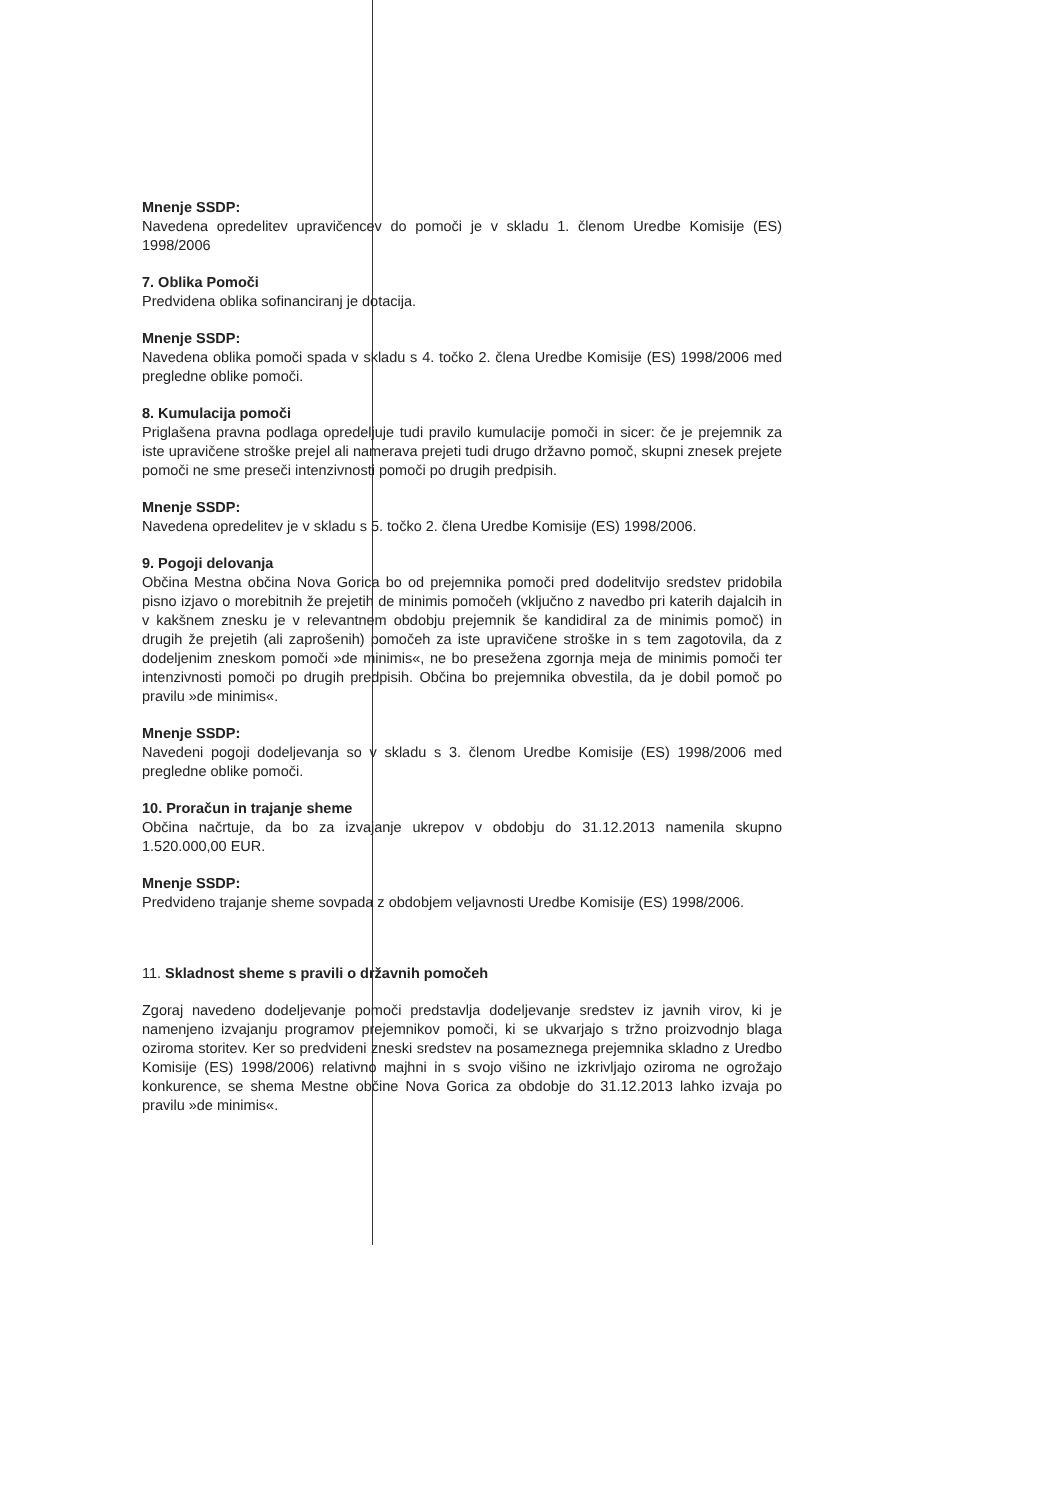Mnenje SSDP:
Navedena opredelitev upravičencev do pomoči je v skladu 1. členom Uredbe Komisije (ES) 1998/2006
7. Oblika Pomoči
Predvidena oblika sofinanciranj je dotacija.
Mnenje SSDP:
Navedena oblika pomoči spada v skladu s 4. točko 2. člena Uredbe Komisije (ES) 1998/2006 med pregledne oblike pomoči.
8. Kumulacija pomoči
Priglašena pravna podlaga opredeljuje tudi pravilo kumulacije pomoči in sicer: če je prejemnik za iste upravičene stroške prejel ali namerava prejeti tudi drugo državno pomoč, skupni znesek prejete pomoči ne sme preseči intenzivnosti pomoči po drugih predpisih.
Mnenje SSDP:
Navedena opredelitev je v skladu s 5. točko 2. člena Uredbe Komisije (ES) 1998/2006.
9. Pogoji delovanja
Občina Mestna občina Nova Gorica bo od prejemnika pomoči pred dodelitvijo sredstev pridobila pisno izjavo o morebitnih že prejetih de minimis pomočeh (vključno z navedbo pri katerih dajalcih in v kakšnem znesku je v relevantnem obdobju prejemnik še kandidiral za de minimis pomoč) in drugih že prejetih (ali zaprošenih) pomočeh za iste upravičene stroške in s tem zagotovila, da z dodeljenim zneskom pomoči »de minimis«, ne bo presežena zgornja meja de minimis pomoči ter intenzivnosti pomoči po drugih predpisih. Občina bo prejemnika obvestila, da je dobil pomoč po pravilu »de minimis«.
Mnenje SSDP:
Navedeni pogoji dodeljevanja so v skladu s 3. členom Uredbe Komisije (ES) 1998/2006 med pregledne oblike pomoči.
10. Proračun in trajanje sheme
Občina načrtuje, da bo za izvajanje ukrepov v obdobju do 31.12.2013 namenila skupno 1.520.000,00 EUR.
Mnenje SSDP:
Predvideno trajanje sheme sovpada z obdobjem veljavnosti Uredbe Komisije (ES) 1998/2006.
11. Skladnost sheme s pravili o državnih pomočeh
Zgoraj navedeno dodeljevanje pomoči predstavlja dodeljevanje sredstev iz javnih virov, ki je namenjeno izvajanju programov prejemnikov pomoči, ki se ukvarjajo s tržno proizvodnjo blaga oziroma storitev. Ker so predvideni zneski sredstev na posameznega prejemnika skladno z Uredbo Komisije (ES) 1998/2006) relativno majhni in s svojo višino ne izkrivljajo oziroma ne ogrožajo konkurence, se shema Mestne občine Nova Gorica za obdobje do 31.12.2013 lahko izvaja po pravilu »de minimis«.